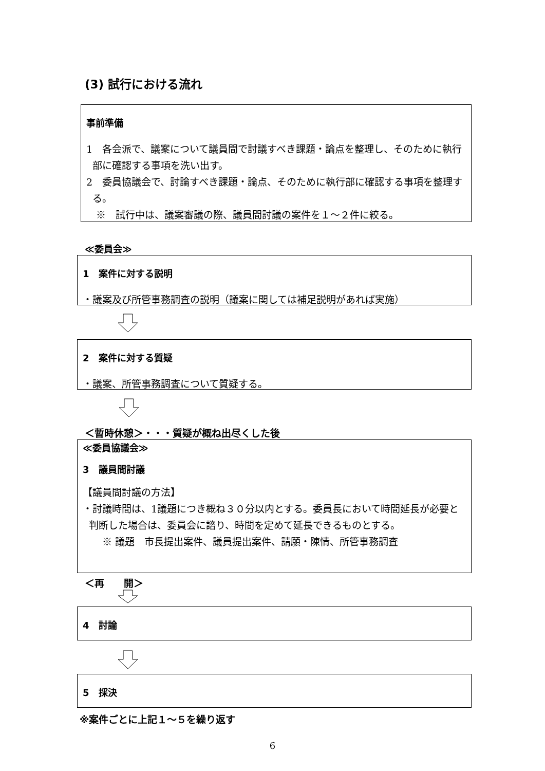(3) 試行における流れ
事前準備
1　各会派で、議案について議員間で討議すべき課題・論点を整理し、そのために執行部に確認する事項を洗い出す。
2　委員協議会で、討論すべき課題・論点、そのために執行部に確認する事項を整理する。
　※　試行中は、議案審議の際、議員間討議の案件を１～２件に絞る。
≪委員会≫
1　案件に対する説明
・議案及び所管事務調査の説明（議案に関しては補足説明があれば実施）
2　案件に対する質疑
・議案、所管事務調査について質疑する。
＜暫時休憩＞・・・質疑が概ね出尽くした後
≪委員協議会≫
3　議員間討議
【議員間討議の方法】
・討議時間は、1議題につき概ね３０分以内とする。委員長において時間延長が必要と判断した場合は、委員会に諮り、時間を定めて延長できるものとする。
　　※ 議題　市長提出案件、議員提出案件、請願・陳情、所管事務調査
＜再　　開＞
4　討論
5　採決
※案件ごとに上記１～５を繰り返す
6